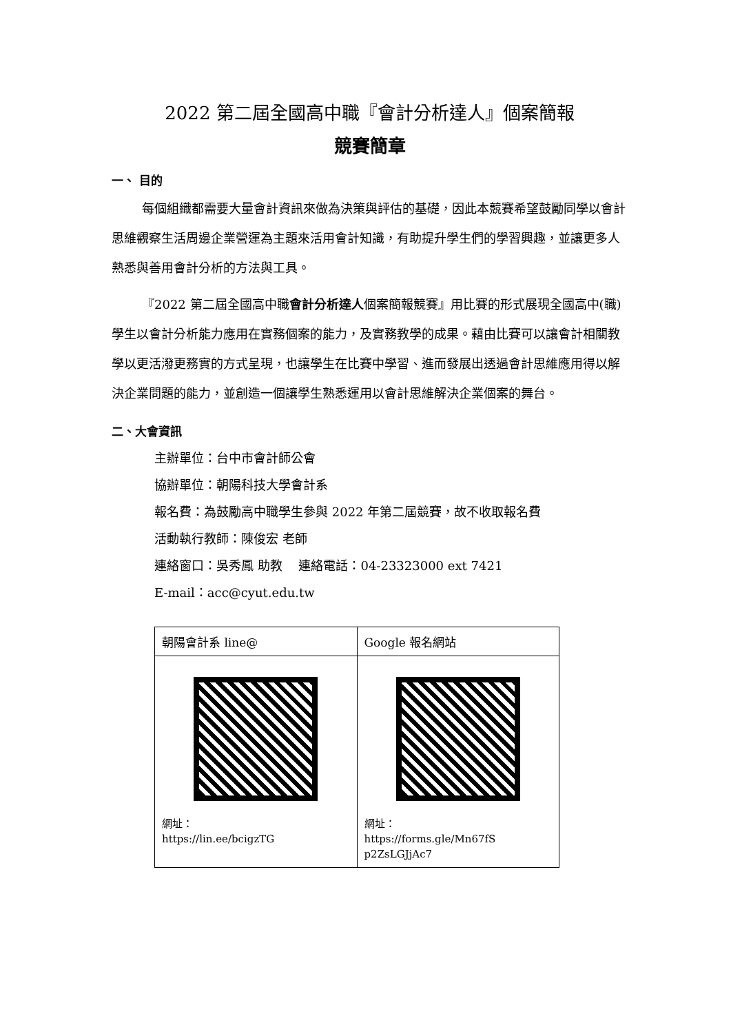2022 第二屆全國高中職『會計分析達人』個案簡報
競賽簡章
一、 目的
每個組織都需要大量會計資訊來做為決策與評估的基礎，因此本競賽希望鼓勵同學以會計思維觀察生活周邊企業營運為主題來活用會計知識，有助提升學生們的學習興趣，並讓更多人熟悉與善用會計分析的方法與工具。
『2022 第二屆全國高中職會計分析達人個案簡報競賽』用比賽的形式展現全國高中(職)學生以會計分析能力應用在實務個案的能力，及實務教學的成果。藉由比賽可以讓會計相關教學以更活潑更務實的方式呈現，也讓學生在比賽中學習、進而發展出透過會計思維應用得以解決企業問題的能力，並創造一個讓學生熟悉運用以會計思維解決企業個案的舞台。
二、大會資訊
主辦單位：台中市會計師公會
協辦單位：朝陽科技大學會計系
報名費：為鼓勵高中職學生參與 2022 年第二屆競賽，故不收取報名費
活動執行教師：陳俊宏 老師
連絡窗口：吳秀鳳 助教　 連絡電話：04-23323000 ext 7421
E-mail：acc@cyut.edu.tw
| 朝陽會計系 line@ | Google 報名網站 |
| 網址： https://lin.ee/bcigzTG | 網址： https://forms.gle/Mn67fS p2ZsLGJjAc7 |